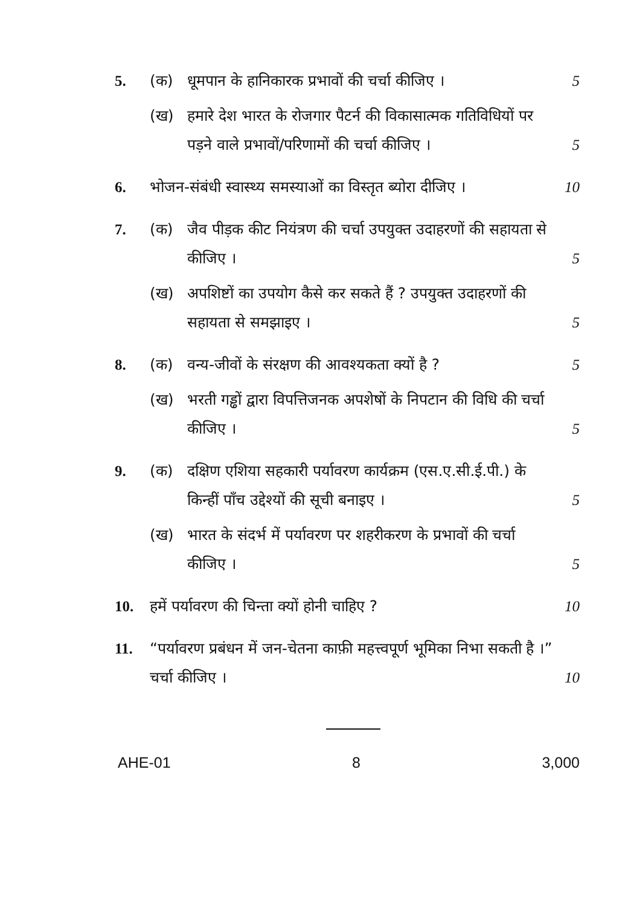5. (क) धूमपान के हानिकारक प्रभावों की चर्चा कीजिए ।
5
(ख) हमारे देश भारत के रोजगार पैटर्न की विकासात्मक गतिविधियों पर पड़ने वाले प्रभावों/परिणामों की चर्चा कीजिए ।
5
6. भोजन-संबंधी स्वास्थ्य समस्याओं का विस्तृत ब्योरा दीजिए ।
10
7. (क) जैव पीड़क कीट नियंत्रण की चर्चा उपयुक्त उदाहरणों की सहायता से कीजिए ।
5
(ख) अपशिष्टों का उपयोग कैसे कर सकते हैं ? उपयुक्त उदाहरणों की सहायता से समझाइए ।
5
8. (क) वन्य-जीवों के संरक्षण की आवश्यकता क्यों है ?
5
(ख) भरती गड्ढों द्वारा विपत्तिजनक अपशेषों के निपटान की विधि की चर्चा कीजिए ।
5
9. (क) दक्षिण एशिया सहकारी पर्यावरण कार्यक्रम (एस.ए.सी.ई.पी.) के किन्हीं पाँच उद्देश्यों की सूची बनाइए ।
5
(ख) भारत के संदर्भ में पर्यावरण पर शहरीकरण के प्रभावों की चर्चा कीजिए ।
5
10. हमें पर्यावरण की चिन्ता क्यों होनी चाहिए ?
10
11. “पर्यावरण प्रबंधन में जन-चेतना काफ़ी महत्त्वपूर्ण भूमिका निभा सकती है ।” चर्चा कीजिए ।
10
AHE-01 8 3,000